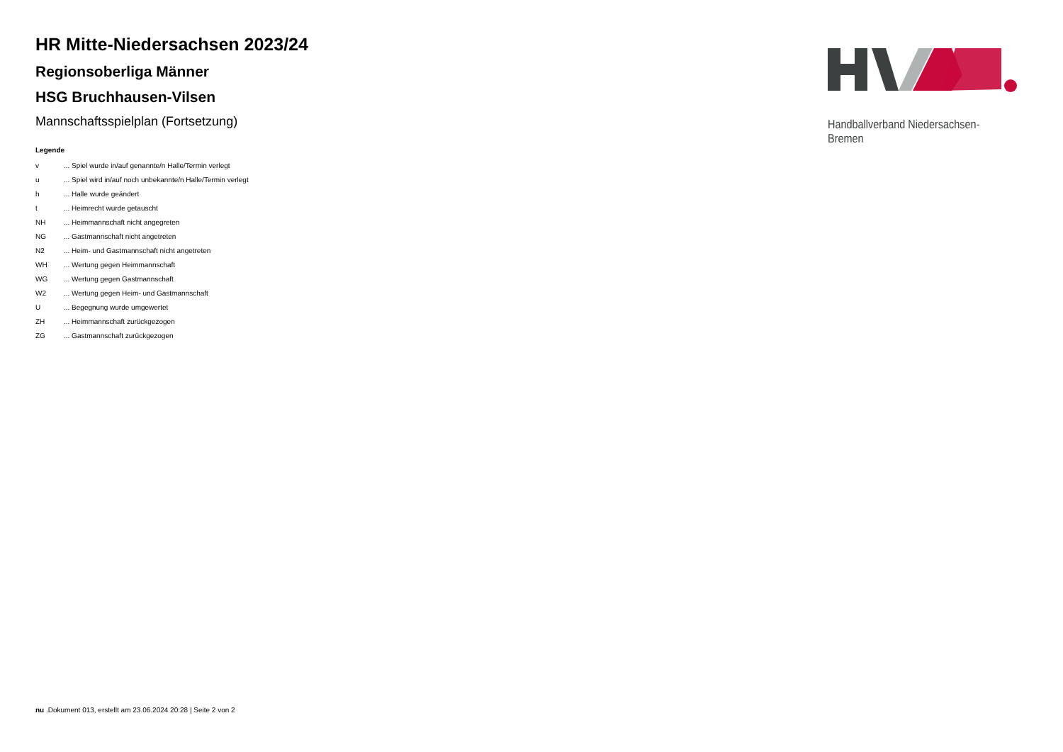Handballverband Niedersachsen-Bremen
HR Mitte-Niedersachsen 2023/24
Regionsoberliga Männer
HSG Bruchhausen-Vilsen
Mannschaftsspielplan (Fortsetzung)
Legende
| v | ... Spiel wurde in/auf genannte/n Halle/Termin verlegt |
| u | ... Spiel wird in/auf noch unbekannte/n Halle/Termin verlegt |
| h | ... Halle wurde geändert |
| t | ... Heimrecht wurde getauscht |
| NH | ... Heimmannschaft nicht angegreten |
| NG | ... Gastmannschaft nicht angetreten |
| N2 | ... Heim- und Gastmannschaft nicht angetreten |
| WH | ... Wertung gegen Heimmannschaft |
| WG | ... Wertung gegen Gastmannschaft |
| W2 | ... Wertung gegen Heim- und Gastmannschaft |
| U | ... Begegnung wurde umgewertet |
| ZH | ... Heimmannschaft zurückgezogen |
| ZG | ... Gastmannschaft zurückgezogen |
nu .Dokument 013, erstellt am 23.06.2024 20:28 | Seite 2 von 2